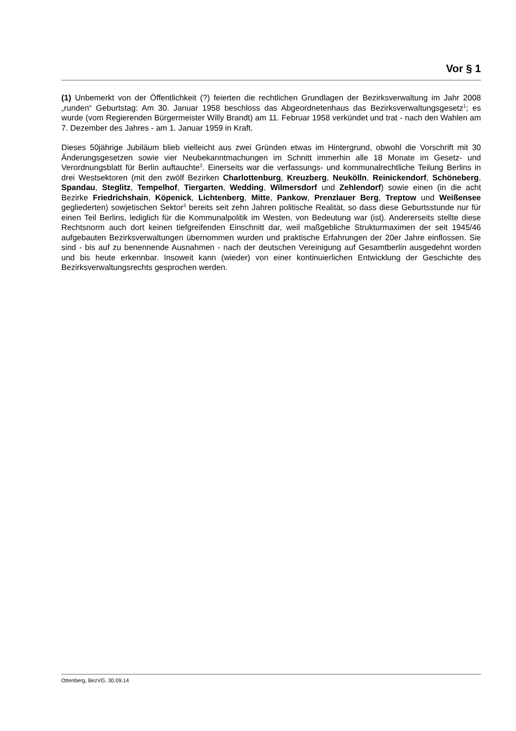Vor § 1
(1) Unbemerkt von der Öffentlichkeit (?) feierten die rechtlichen Grundlagen der Bezirksverwaltung im Jahr 2008 „runden“ Geburtstag: Am 30. Januar 1958 beschloss das Abgeordnetenhaus das Bezirksverwaltungsgesetz<sup>1</sup>; es wurde (vom Regierenden Bürgermeister Willy Brandt) am 11. Februar 1958 verkündet und trat - nach den Wahlen am 7. Dezember des Jahres - am 1. Januar 1959 in Kraft.
Dieses 50jährige Jubiläum blieb vielleicht aus zwei Gründen etwas im Hintergrund, obwohl die Vorschrift mit 30 Änderungsgesetzen sowie vier Neubekanntmachungen im Schnitt immerhin alle 18 Monate im Gesetz- und Verordnungsblatt für Berlin auftauchte<sup>2</sup>. Einerseits war die verfassungs- und kommunalrechtliche Teilung Berlins in drei Westsektoren (mit den zwölf Bezirken Charlottenburg, Kreuzberg, Neukölln, Reinickendorf, Schöneberg, Spandau, Steglitz, Tempelhof, Tiergarten, Wedding, Wilmersdorf und Zehlendorf) sowie einen (in die acht Bezirke Friedrichshain, Köpenick, Lichtenberg, Mitte, Pankow, Prenzlauer Berg, Treptow und Weißensee gegliederten) sowjetischen Sektor<sup>3</sup> bereits seit zehn Jahren politische Realität, so dass diese Geburtsstunde nur für einen Teil Berlins, lediglich für die Kommunalpolitik im Westen, von Bedeutung war (ist). Andererseits stellte diese Rechtsnorm auch dort keinen tiefgreifenden Einschnitt dar, weil maßgebliche Strukturmaximen der seit 1945/46 aufgebauten Bezirksverwaltungen übernommen wurden und praktische Erfahrungen der 20er Jahre einflossen. Sie sind - bis auf zu benennende Ausnahmen - nach der deutschen Vereinigung auf Gesamtberlin ausgedehnt worden und bis heute erkennbar. Insoweit kann (wieder) von einer kontinuierlichen Entwicklung der Geschichte des Bezirksverwaltungsrechts gesprochen werden.
Ottenberg, BezVG, 30.09.14